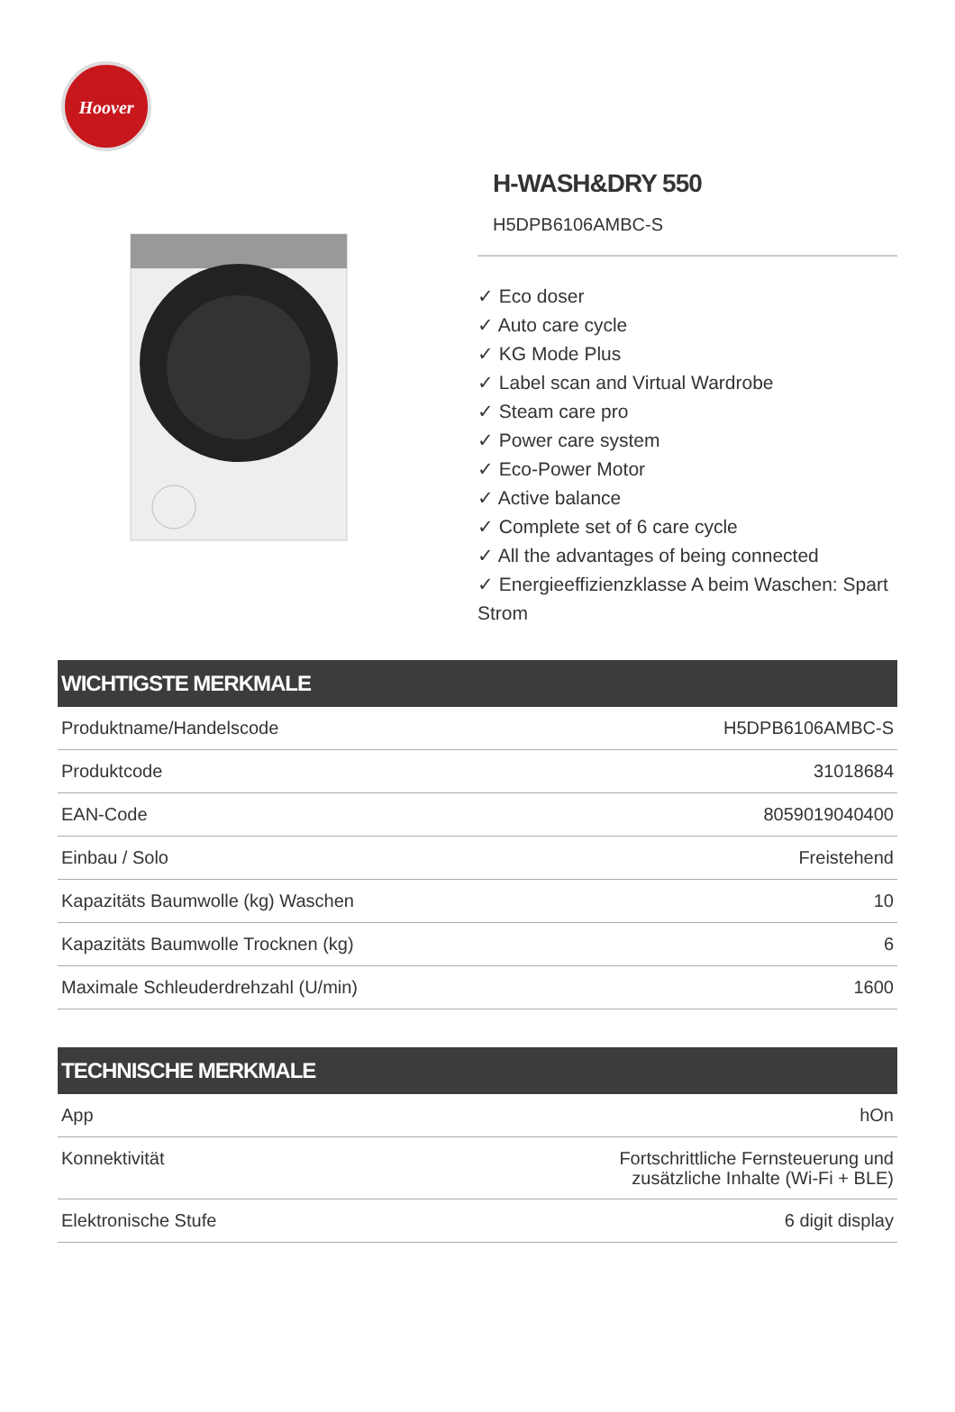Hoover
H-WASH&DRY 550
H5DPB6106AMBC-S
✓ Eco doser
✓ Auto care cycle
✓ KG Mode Plus
✓ Label scan and Virtual Wardrobe
✓ Steam care pro
✓ Power care system
✓ Eco-Power Motor
✓ Active balance
✓ Complete set of 6 care cycle
✓ All the advantages of being connected
✓ Energieeffizienzklasse A beim Waschen: Spart Strom
| WICHTIGSTE MERKMALE | |
| --- | --- |
| Produktname/Handelscode | H5DPB6106AMBC-S |
| Produktcode | 31018684 |
| EAN-Code | 8059019040400 |
| Einbau / Solo | Freistehend |
| Kapazitäts Baumwolle (kg) Waschen | 10 |
| Kapazitäts Baumwolle Trocknen (kg) | 6 |
| Maximale Schleuderdrehzahl (U/min) | 1600 |
| TECHNISCHE MERKMALE | |
| --- | --- |
| App | hOn |
| Konnektivität | Fortschrittliche Fernsteuerung und zusätzliche Inhalte (Wi-Fi + BLE) |
| Elektronische Stufe | 6 digit display |